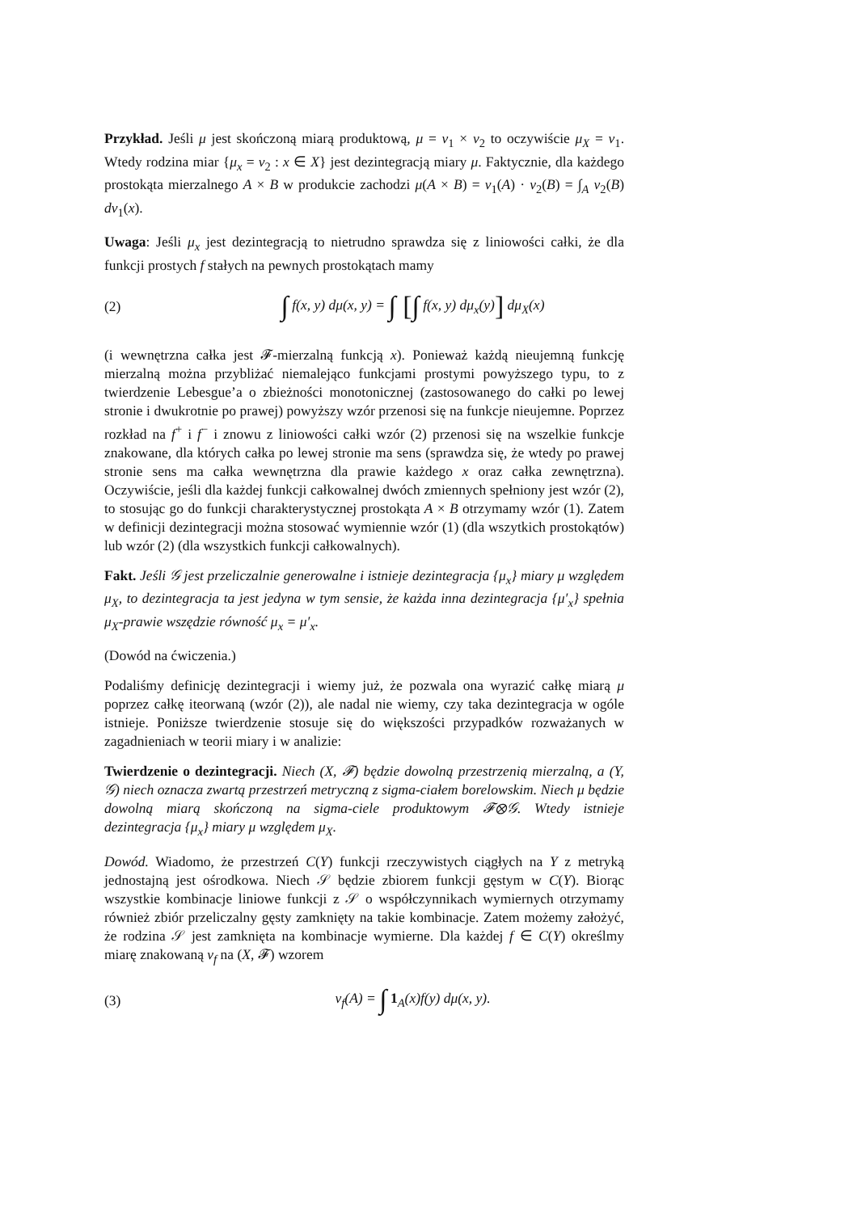Przykład. Jeśli μ jest skończoną miarą produktową, μ = ν<sub>1</sub> × ν<sub>2</sub> to oczywiście μ<sub>X</sub> = ν<sub>1</sub>. Wtedy rodzina miar {μ<sub>x</sub> = ν<sub>2</sub> : x ∈ X} jest dezintegracją miary μ. Faktycznie, dla każdego prostokąta mierzalnego A × B w produkcie zachodzi μ(A × B) = ν<sub>1</sub>(A) · ν<sub>2</sub>(B) = ∫<sub>A</sub> ν<sub>2</sub>(B) dν<sub>1</sub>(x).
Uwaga: Jeśli μ<sub>x</sub> jest dezintegracją to nietrudno sprawdza się z liniowości całki, że dla funkcji prostych f stałych na pewnych prostokątach mamy
(2) ∫ f(x, y) dμ(x, y) = ∫ [∫ f(x, y) dμ<sub>x</sub>(y)] dμ<sub>X</sub>(x)
(i wewnętrzna całka jest 𝓕-mierzalną funkcją x). Ponieważ każdą nieujemną funkcję mierzalną można przybliżać niemalejąco funkcjami prostymi powyższego typu, to z twierdzenie Lebesgue’a o zbieżności monotonicznej (zastosowanego do całki po lewej stronie i dwukrotnie po prawej) powyższy wzór przenosi się na funkcje nieujemne. Poprzez rozkład na f<sup>+</sup> i f<sup>−</sup> i znowu z liniowości całki wzór (2) przenosi się na wszelkie funkcje znakowane, dla których całka po lewej stronie ma sens (sprawdza się, że wtedy po prawej stronie sens ma całka wewnętrzna dla prawie każdego x oraz całka zewnętrzna). Oczywiście, jeśli dla każdej funkcji całkowalnej dwóch zmiennych spełniony jest wzór (2), to stosując go do funkcji charakterystycznej prostokąta A × B otrzymamy wzór (1). Zatem w definicji dezintegracji można stosować wymiennie wzór (1) (dla wszytkich prostokątów) lub wzór (2) (dla wszystkich funkcji całkowalnych).
Fakt. Jeśli 𝒢 jest przeliczalnie generowalne i istnieje dezintegracja {μ<sub>x</sub>} miary μ względem μ<sub>X</sub>, to dezintegracja ta jest jedyna w tym sensie, że każda inna dezintegracja {μ′<sub>x</sub>} spełnia μ<sub>X</sub>-prawie wszędzie równość μ<sub>x</sub> = μ′<sub>x</sub>.
(Dowód na ćwiczenia.)
Podaliśmy definicję dezintegracji i wiemy już, że pozwala ona wyrazić całkę miarą μ poprzez całkę iteorwaną (wzór (2)), ale nadal nie wiemy, czy taka dezintegracja w ogóle istnieje. Poniższe twierdzenie stosuje się do większości przypadków rozważanych w zagadnieniach w teorii miary i w analizie:
Twierdzenie o dezintegracji. Niech (X, 𝓕) będzie dowolną przestrzenią mierzalną, a (Y, 𝒢) niech oznacza zwartą przestrzeń metryczną z sigma-ciałem borelowskim. Niech μ będzie dowolną miarą skończoną na sigma-ciele produktowym 𝓕⊗𝒢. Wtedy istnieje dezintegracja {μ<sub>x</sub>} miary μ względem μ<sub>X</sub>.
Dowód. Wiadomo, że przestrzeń C(Y) funkcji rzeczywistych ciągłych na Y z metryką jednostajną jest ośrodkowa. Niech 𝒮 będzie zbiorem funkcji gęstym w C(Y). Biorąc wszystkie kombinacje liniowe funkcji z 𝒮 o współczynnikach wymiernych otrzymamy również zbiór przeliczalny gęsty zamknięty na takie kombinacje. Zatem możemy założyć, że rodzina 𝒮 jest zamknięta na kombinacje wymierne. Dla każdej f ∈ C(Y) określmy miarę znakowaną ν<sub>f</sub> na (X, 𝓕) wzorem
(3) ν<sub>f</sub>(A) = ∫ 1<sub>A</sub>(x)f(y) dμ(x, y).